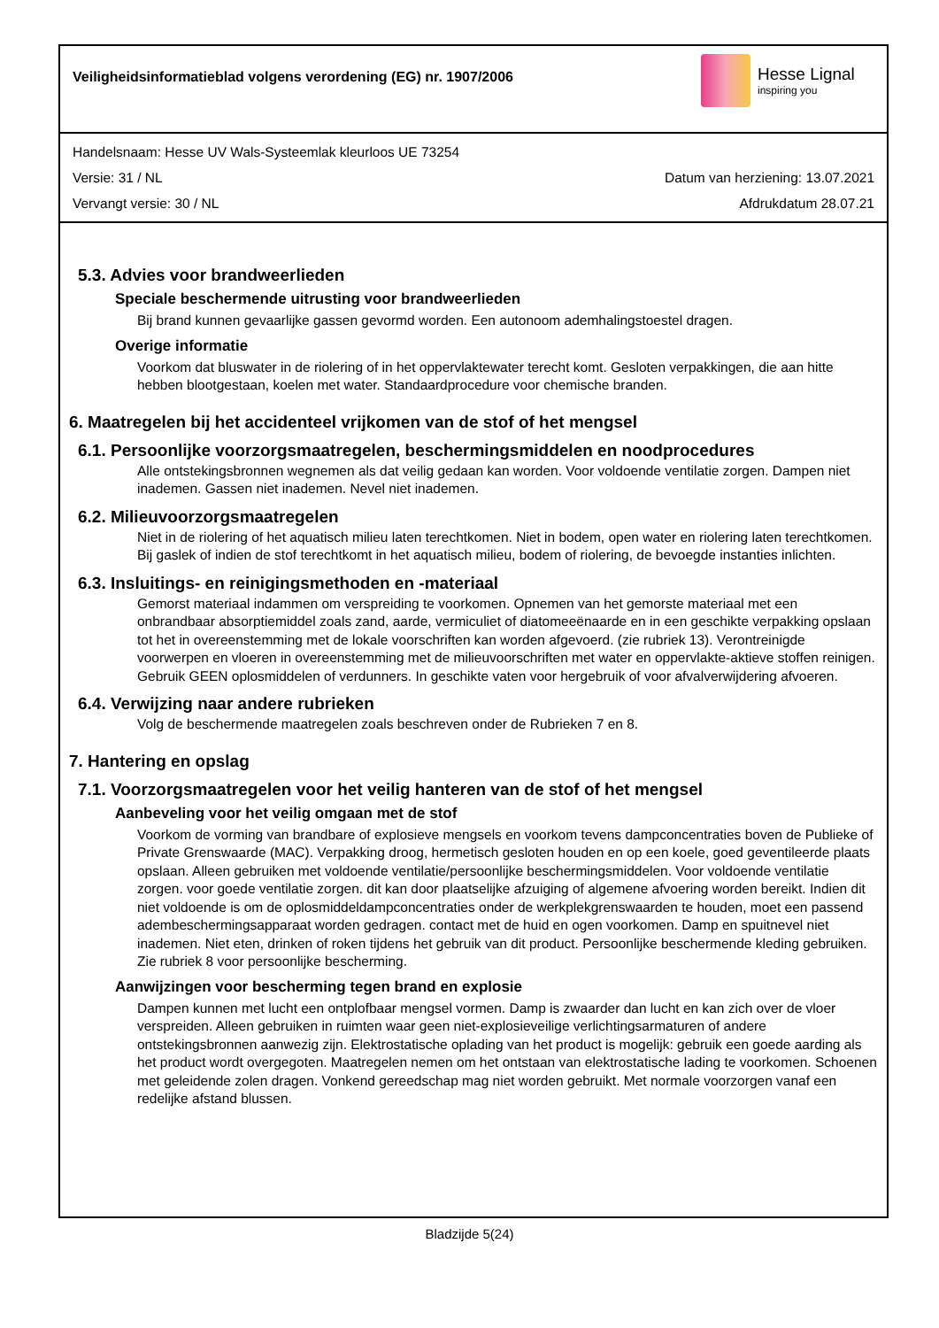Veiligheidsinformatieblad volgens verordening (EG) nr. 1907/2006
Hesse Lignal
inspiring you
Handelsnaam: Hesse UV Wals-Systeemlak kleurloos UE 73254
Versie: 31 / NL Datum van herziening: 13.07.2021
Vervangt versie: 30 / NL Afdrukdatum 28.07.21
5.3. Advies voor brandweerlieden
Speciale beschermende uitrusting voor brandweerlieden
Bij brand kunnen gevaarlijke gassen gevormd worden. Een autonoom ademhalingstoestel dragen.
Overige informatie
Voorkom dat bluswater in de riolering of in het oppervlaktewater terecht komt. Gesloten verpakkingen, die aan hitte hebben blootgestaan, koelen met water. Standaardprocedure voor chemische branden.
6. Maatregelen bij het accidenteel vrijkomen van de stof of het mengsel
6.1. Persoonlijke voorzorgsmaatregelen, beschermingsmiddelen en noodprocedures
Alle ontstekingsbronnen wegnemen als dat veilig gedaan kan worden. Voor voldoende ventilatie zorgen. Dampen niet inademen. Gassen niet inademen. Nevel niet inademen.
6.2. Milieuvoorzorgsmaatregelen
Niet in de riolering of het aquatisch milieu laten terechtkomen. Niet in bodem, open water en riolering laten terechtkomen. Bij gaslek of indien de stof terechtkomt in het aquatisch milieu, bodem of riolering, de bevoegde instanties inlichten.
6.3. Insluitings- en reinigingsmethoden en -materiaal
Gemorst materiaal indammen om verspreiding te voorkomen. Opnemen van het gemorste materiaal met een onbrandbaar absorptiemiddel zoals zand, aarde, vermiculiet of diatomeeënaarde en in een geschikte verpakking opslaan tot het in overeenstemming met de lokale voorschriften kan worden afgevoerd. (zie rubriek 13). Verontreinigde voorwerpen en vloeren in overeenstemming met de milieuvoorschriften met water en oppervlakte-aktieve stoffen reinigen. Gebruik GEEN oplosmiddelen of verdunners. In geschikte vaten voor hergebruik of voor afvalverwijdering afvoeren.
6.4. Verwijzing naar andere rubrieken
Volg de beschermende maatregelen zoals beschreven onder de Rubrieken 7 en 8.
7. Hantering en opslag
7.1. Voorzorgsmaatregelen voor het veilig hanteren van de stof of het mengsel
Aanbeveling voor het veilig omgaan met de stof
Voorkom de vorming van brandbare of explosieve mengsels en voorkom tevens dampconcentraties boven de Publieke of Private Grenswaarde (MAC). Verpakking droog, hermetisch gesloten houden en op een koele, goed geventileerde plaats opslaan. Alleen gebruiken met voldoende ventilatie/persoonlijke beschermingsmiddelen. Voor voldoende ventilatie zorgen. voor goede ventilatie zorgen. dit kan door plaatselijke afzuiging of algemene afvoering worden bereikt. Indien dit niet voldoende is om de oplosmiddeldampconcentraties onder de werkplekgrenswaarden te houden, moet een passend adembeschermingsapparaat worden gedragen. contact met de huid en ogen voorkomen. Damp en spuitnevel niet inademen. Niet eten, drinken of roken tijdens het gebruik van dit product. Persoonlijke beschermende kleding gebruiken. Zie rubriek 8 voor persoonlijke bescherming.
Aanwijzingen voor bescherming tegen brand en explosie
Dampen kunnen met lucht een ontplofbaar mengsel vormen. Damp is zwaarder dan lucht en kan zich over de vloer verspreiden. Alleen gebruiken in ruimten waar geen niet-explosieveilige verlichtingsarmaturen of andere ontstekingsbronnen aanwezig zijn. Elektrostatische oplading van het product is mogelijk: gebruik een goede aarding als het product wordt overgegoten. Maatregelen nemen om het ontstaan van elektrostatische lading te voorkomen. Schoenen met geleidende zolen dragen. Vonkend gereedschap mag niet worden gebruikt. Met normale voorzorgen vanaf een redelijke afstand blussen.
Bladzijde 5(24)